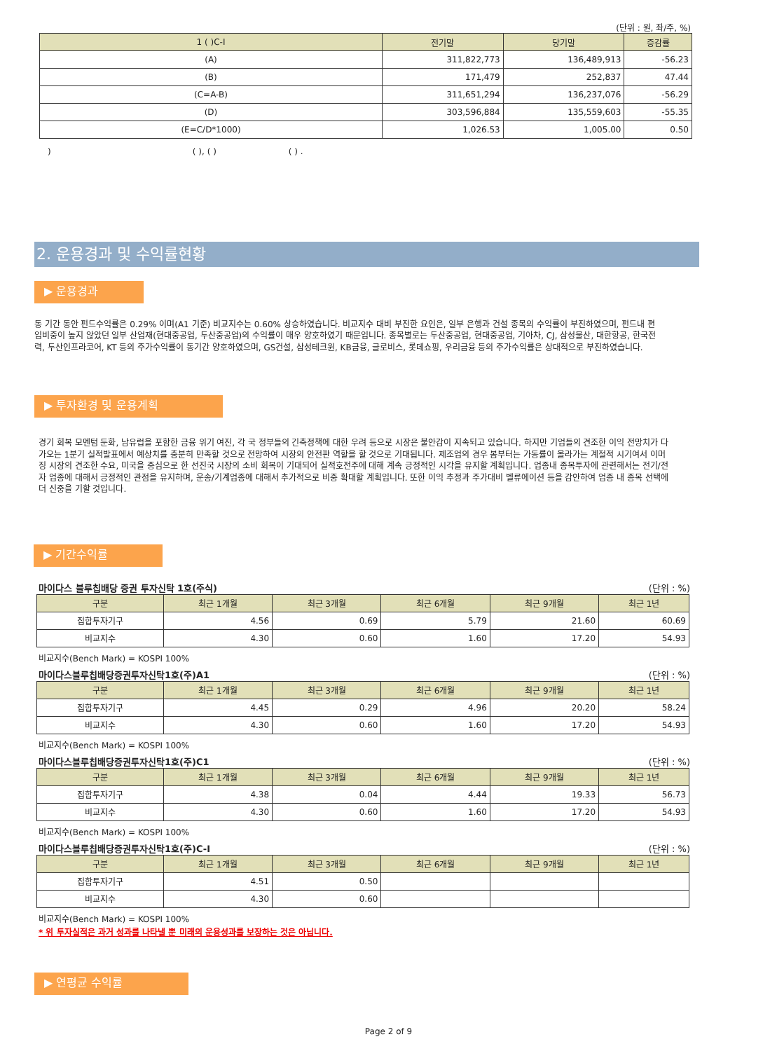(단위 : 원, 좌/주, %)
| 1 ( )C-I | 전기말 | 당기말 | 증감률 |
| --- | --- | --- | --- |
| (A) | 311,822,773 | 136,489,913 | -56.23 |
| (B) | 171,479 | 252,837 | 47.44 |
| (C=A-B) | 311,651,294 | 136,237,076 | -56.29 |
| (D) | 303,596,884 | 135,559,603 | -55.35 |
| (E=C/D*1000) | 1,026.53 | 1,005.00 | 0.50 |
) ( ), ( ) ( ) .
2. 운용경과 및 수익률현황
▶ 운용경과
동 기간 동안 펀드수익률은 0.29% 이며(A1 기준) 비교지수는 0.60% 상승하였습니다. 비교지수 대비 부진한 요인은, 일부 은행과 건설 종목의 수익률이 부진하였으며, 펀드내 편입비중이 높지 않았던 일부 산업재(현대중공업, 두산중공업)의 수익률이 매우 양호하였기 때문입니다. 종목별로는 두산중공업, 현대중공업, 기아차, CJ, 삼성물산, 대한항공, 한국전력, 두산인프라코어, KT 등의 주가수익률이 동기간 양호하였으며, GS건설, 삼성테크윈, KB금융, 글로비스, 롯데쇼핑, 우리금융 등의 주가수익률은 상대적으로 부진하였습니다.
▶ 투자환경 및 운용계획
경기 회복 모멘텀 둔화, 남유럽을 포함한 금융 위기 여진, 각 국 정부들의 긴축정책에 대한 우려 등으로 시장은 불안감이 지속되고 있습니다. 하지만 기업들의 견조한 이익 전망치가 다가오는 1분기 실적발표에서 예상치를 충분히 만족할 것으로 전망하여 시장의 안전판 역할을 할 것으로 기대됩니다. 제조업의 경우 봄부터는 가동률이 올라가는 계절적 시기여서 이머징 시장의 견조한 수요, 미국을 중심으로 한 선진국 시장의 소비 회복이 기대되어 실적호전주에 대해 계속 긍정적인 시각을 유지할 계획입니다. 업종내 종목투자에 관련해서는 전기/전자 업종에 대해서 긍정적인 관점을 유지하며, 운송/기계업종에 대해서 추가적으로 비중 확대할 계획입니다. 또한 이익 추정과 주가대비 벨류에이션 등을 감안하여 업종 내 종목 선택에 더 신중을 기할 것입니다.
▶ 기간수익률
마이다스 블루칩배당 증권 투자신탁 1호(주식) (단위 : %)
| 구분 | 최근 1개월 | 최근 3개월 | 최근 6개월 | 최근 9개월 | 최근 1년 |
| --- | --- | --- | --- | --- | --- |
| 집합투자기구 | 4.56 | 0.69 | 5.79 | 21.60 | 60.69 |
| 비교지수 | 4.30 | 0.60 | 1.60 | 17.20 | 54.93 |
비교지수(Bench Mark) = KOSPI 100%
마이다스블루칩배당증권투자신탁1호(주)A1 (단위 : %)
| 구분 | 최근 1개월 | 최근 3개월 | 최근 6개월 | 최근 9개월 | 최근 1년 |
| --- | --- | --- | --- | --- | --- |
| 집합투자기구 | 4.45 | 0.29 | 4.96 | 20.20 | 58.24 |
| 비교지수 | 4.30 | 0.60 | 1.60 | 17.20 | 54.93 |
비교지수(Bench Mark) = KOSPI 100%
마이다스블루칩배당증권투자신탁1호(주)C1 (단위 : %)
| 구분 | 최근 1개월 | 최근 3개월 | 최근 6개월 | 최근 9개월 | 최근 1년 |
| --- | --- | --- | --- | --- | --- |
| 집합투자기구 | 4.38 | 0.04 | 4.44 | 19.33 | 56.73 |
| 비교지수 | 4.30 | 0.60 | 1.60 | 17.20 | 54.93 |
비교지수(Bench Mark) = KOSPI 100%
마이다스블루칩배당증권투자신탁1호(주)C-I (단위 : %)
| 구분 | 최근 1개월 | 최근 3개월 | 최근 6개월 | 최근 9개월 | 최근 1년 |
| --- | --- | --- | --- | --- | --- |
| 집합투자기구 | 4.51 | 0.50 | | | |
| 비교지수 | 4.30 | 0.60 | | | |
비교지수(Bench Mark) = KOSPI 100%
* 위 투자실적은 과거 성과를 나타낼 뿐 미래의 운용성과를 보장하는 것은 아닙니다.
▶ 연평균 수익률
Page 2 of 9